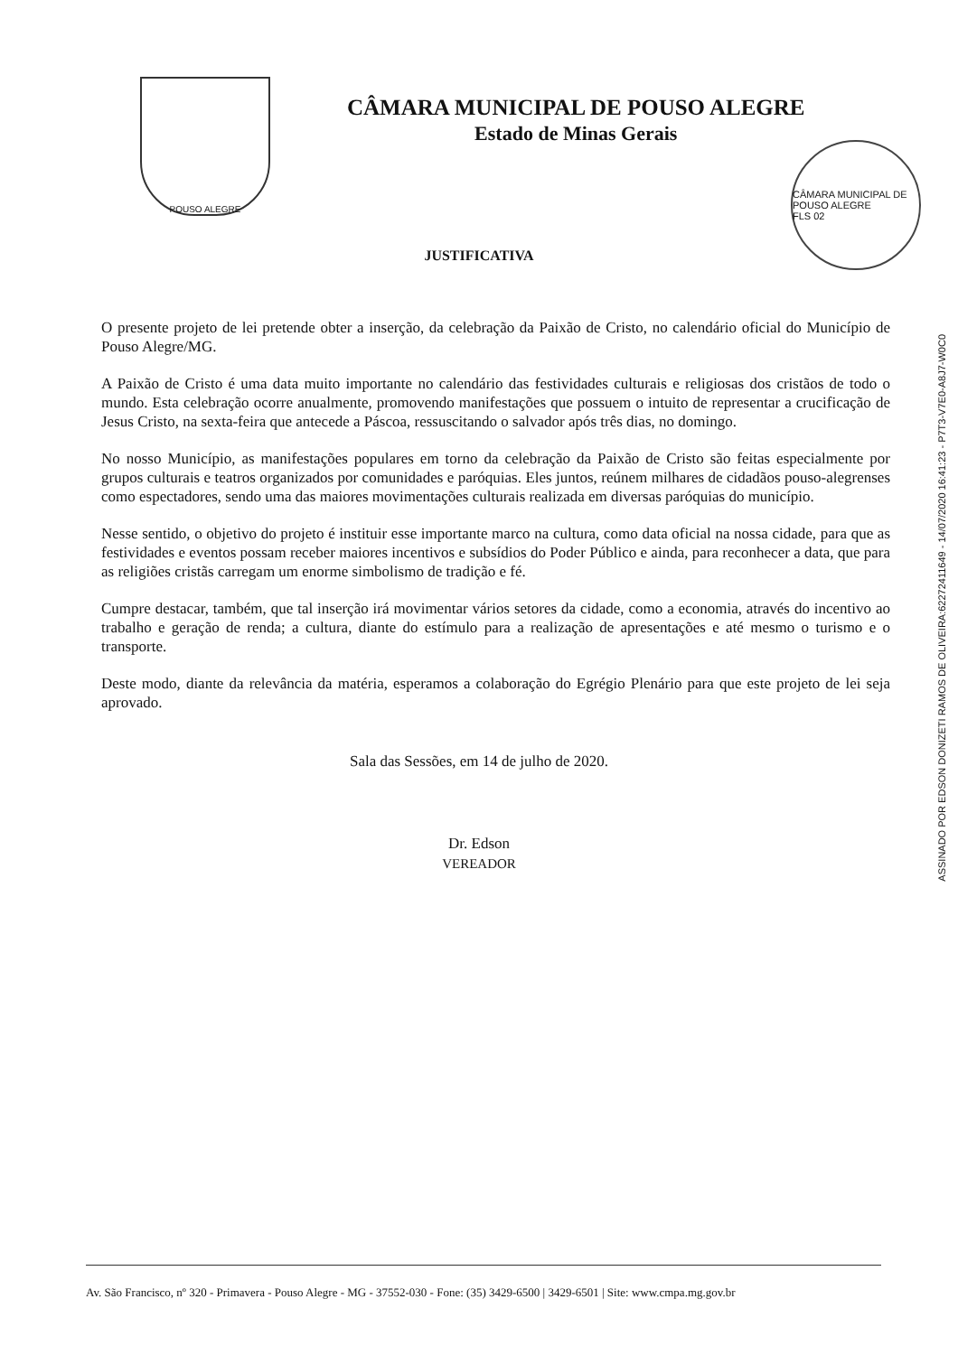POUSO ALEGRE
CÂMARA MUNICIPAL DE POUSO ALEGRE
Estado de Minas Gerais
CÂMARA MUNICIPAL DE POUSO ALEGRE
FLS 02
JUSTIFICATIVA
O presente projeto de lei pretende obter a inserção, da celebração da Paixão de Cristo, no calendário oficial do Município de Pouso Alegre/MG.
A Paixão de Cristo é uma data muito importante no calendário das festividades culturais e religiosas dos cristãos de todo o mundo. Esta celebração ocorre anualmente, promovendo manifestações que possuem o intuito de representar a crucificação de Jesus Cristo, na sexta-feira que antecede a Páscoa, ressuscitando o salvador após três dias, no domingo.
No nosso Município, as manifestações populares em torno da celebração da Paixão de Cristo são feitas especialmente por grupos culturais e teatros organizados por comunidades e paróquias. Eles juntos, reúnem milhares de cidadãos pouso-alegrenses como espectadores, sendo uma das maiores movimentações culturais realizada em diversas paróquias do município.
Nesse sentido, o objetivo do projeto é instituir esse importante marco na cultura, como data oficial na nossa cidade, para que as festividades e eventos possam receber maiores incentivos e subsídios do Poder Público e ainda, para reconhecer a data, que para as religiões cristãs carregam um enorme simbolismo de tradição e fé.
Cumpre destacar, também, que tal inserção irá movimentar vários setores da cidade, como a economia, através do incentivo ao trabalho e geração de renda; a cultura, diante do estímulo para a realização de apresentações e até mesmo o turismo e o transporte.
Deste modo, diante da relevância da matéria, esperamos a colaboração do Egrégio Plenário para que este projeto de lei seja aprovado.
Sala das Sessões, em 14 de julho de 2020.
Dr. Edson
VEREADOR
ASSINADO POR EDSON DONIZETI RAMOS DE OLIVEIRA:62272411649 - 14/07/2020 16:41:23 - P7T3-V7E0-A8J7-W0C0
Av. São Francisco, nº 320 - Primavera - Pouso Alegre - MG - 37552-030 - Fone: (35) 3429-6500 | 3429-6501 | Site: www.cmpa.mg.gov.br